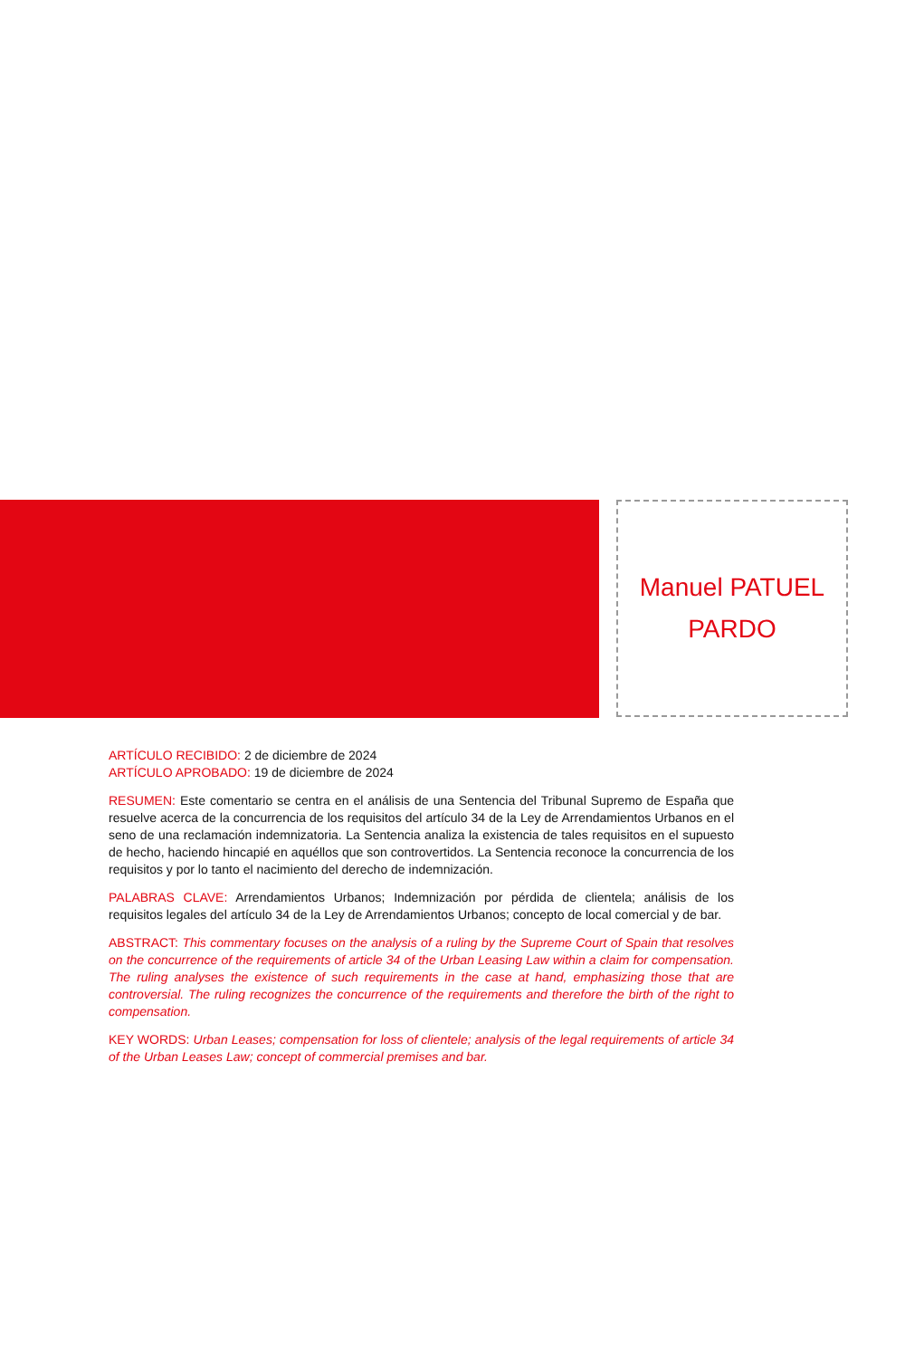Manuel PATUEL
PARDO
ARTÍCULO RECIBIDO: 2 de diciembre de 2024
ARTÍCULO APROBADO: 19 de diciembre de 2024
RESUMEN: Este comentario se centra en el análisis de una Sentencia del Tribunal Supremo de España que resuelve acerca de la concurrencia de los requisitos del artículo 34 de la Ley de Arrendamientos Urbanos en el seno de una reclamación indemnizatoria. La Sentencia analiza la existencia de tales requisitos en el supuesto de hecho, haciendo hincapié en aquéllos que son controvertidos. La Sentencia reconoce la concurrencia de los requisitos y por lo tanto el nacimiento del derecho de indemnización.
PALABRAS CLAVE: Arrendamientos Urbanos; Indemnización por pérdida de clientela; análisis de los requisitos legales del artículo 34 de la Ley de Arrendamientos Urbanos; concepto de local comercial y de bar.
ABSTRACT: This commentary focuses on the analysis of a ruling by the Supreme Court of Spain that resolves on the concurrence of the requirements of article 34 of the Urban Leasing Law within a claim for compensation. The ruling analyses the existence of such requirements in the case at hand, emphasizing those that are controversial. The ruling recognizes the concurrence of the requirements and therefore the birth of the right to compensation.
KEY WORDS: Urban Leases; compensation for loss of clientele; analysis of the legal requirements of article 34 of the Urban Leases Law; concept of commercial premises and bar.